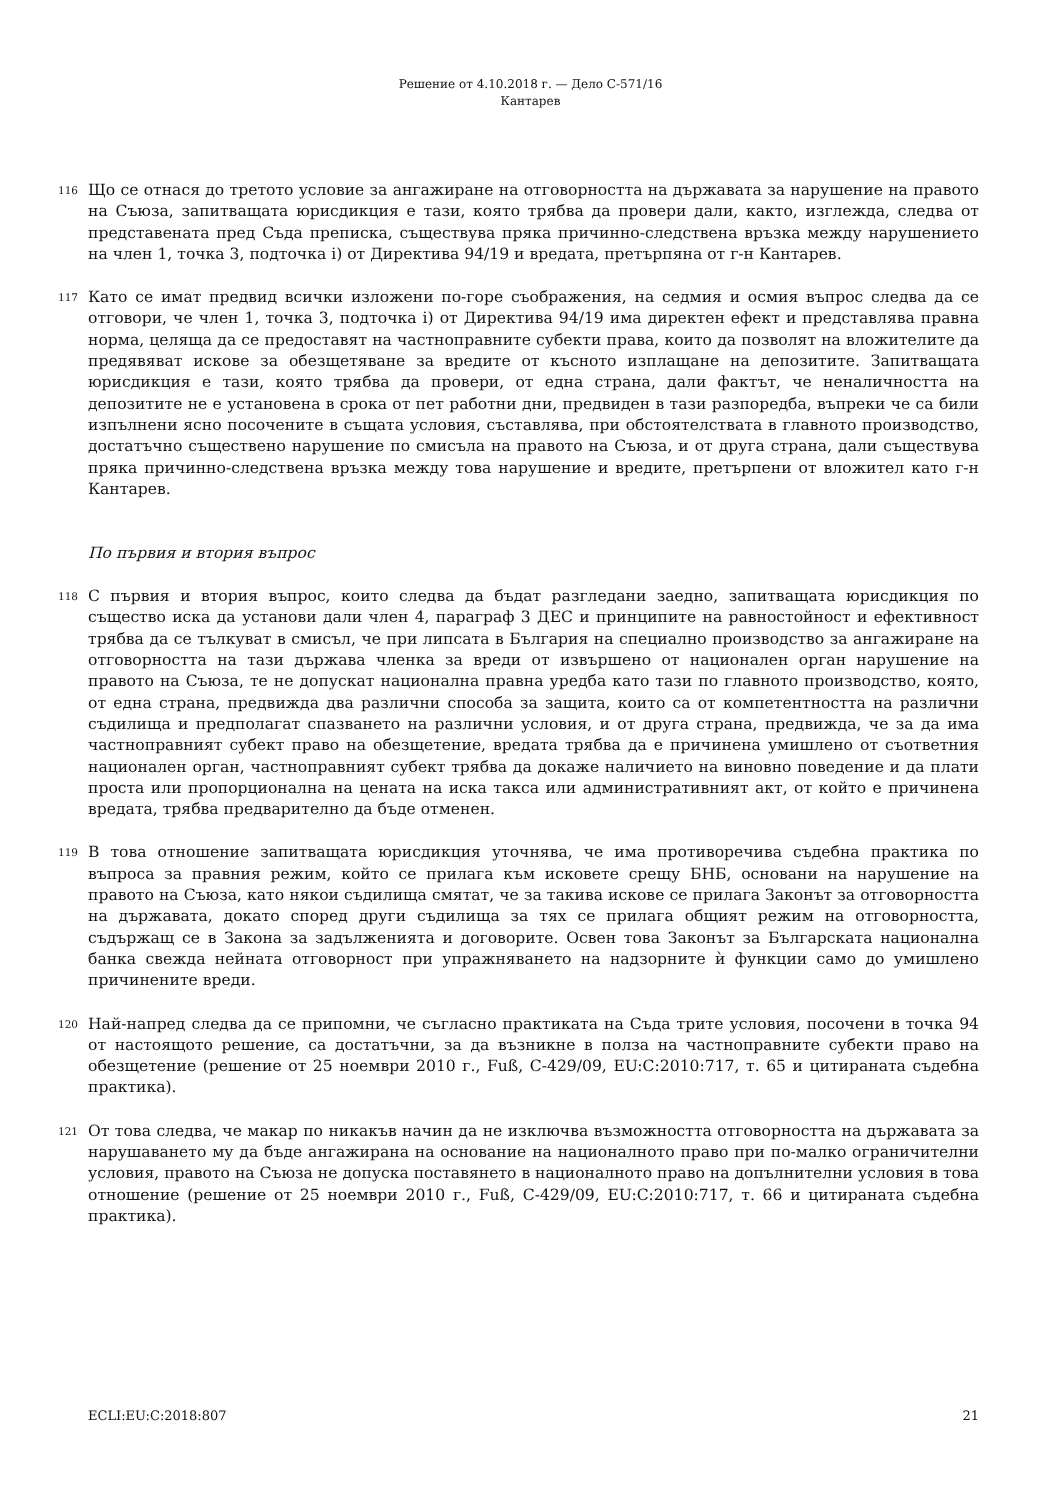Решение от 4.10.2018 г. — Дело C-571/16
Кантарев
116
Що се отнася до третото условие за ангажиране на отговорността на държавата за нарушение на правото на Съюза, запитващата юрисдикция е тази, която трябва да провери дали, както, изглежда, следва от представената пред Съда преписка, съществува пряка причинно-следствена връзка между нарушението на член 1, точка 3, подточка i) от Директива 94/19 и вредата, претърпяна от г-н Кантарев.
117
Като се имат предвид всички изложени по-горе съображения, на седмия и осмия въпрос следва да се отговори, че член 1, точка 3, подточка i) от Директива 94/19 има директен ефект и представлява правна норма, целяща да се предоставят на частноправните субекти права, които да позволят на вложителите да предявяват искове за обезщетяване за вредите от късното изплащане на депозитите. Запитващата юрисдикция е тази, която трябва да провери, от една страна, дали фактът, че неналичността на депозитите не е установена в срока от пет работни дни, предвиден в тази разпоредба, въпреки че са били изпълнени ясно посочените в същата условия, съставлява, при обстоятелствата в главното производство, достатъчно съществено нарушение по смисъла на правото на Съюза, и от друга страна, дали съществува пряка причинно-следствена връзка между това нарушение и вредите, претърпени от вложител като г-н Кантарев.
По първия и втория въпрос
118
С първия и втория въпрос, които следва да бъдат разгледани заедно, запитващата юрисдикция по същество иска да установи дали член 4, параграф 3 ДЕС и принципите на равностойност и ефективност трябва да се тълкуват в смисъл, че при липсата в България на специално производство за ангажиране на отговорността на тази държава членка за вреди от извършено от национален орган нарушение на правото на Съюза, те не допускат национална правна уредба като тази по главното производство, която, от една страна, предвижда два различни способа за защита, които са от компетентността на различни съдилища и предполагат спазването на различни условия, и от друга страна, предвижда, че за да има частноправният субект право на обезщетение, вредата трябва да е причинена умишлено от съответния национален орган, частноправният субект трябва да докаже наличието на виновно поведение и да плати проста или пропорционална на цената на иска такса или административният акт, от който е причинена вредата, трябва предварително да бъде отменен.
119
В това отношение запитващата юрисдикция уточнява, че има противоречива съдебна практика по въпроса за правния режим, който се прилага към исковете срещу БНБ, основани на нарушение на правото на Съюза, като някои съдилища смятат, че за такива искове се прилага Законът за отговорността на държавата, докато според други съдилища за тях се прилага общият режим на отговорността, съдържащ се в Закона за задълженията и договорите. Освен това Законът за Българската национална банка свежда нейната отговорност при упражняването на надзорните ѝ функции само до умишлено причинените вреди.
120
Най-напред следва да се припомни, че съгласно практиката на Съда трите условия, посочени в точка 94 от настоящото решение, са достатъчни, за да възникне в полза на частноправните субекти право на обезщетение (решение от 25 ноември 2010 г., Fuß, C-429/09, EU:C:2010:717, т. 65 и цитираната съдебна практика).
121
От това следва, че макар по никакъв начин да не изключва възможността отговорността на държавата за нарушаването му да бъде ангажирана на основание на националното право при по-малко ограничителни условия, правото на Съюза не допуска поставянето в националното право на допълнителни условия в това отношение (решение от 25 ноември 2010 г., Fuß, C-429/09, EU:C:2010:717, т. 66 и цитираната съдебна практика).
ECLI:EU:C:2018:807 21